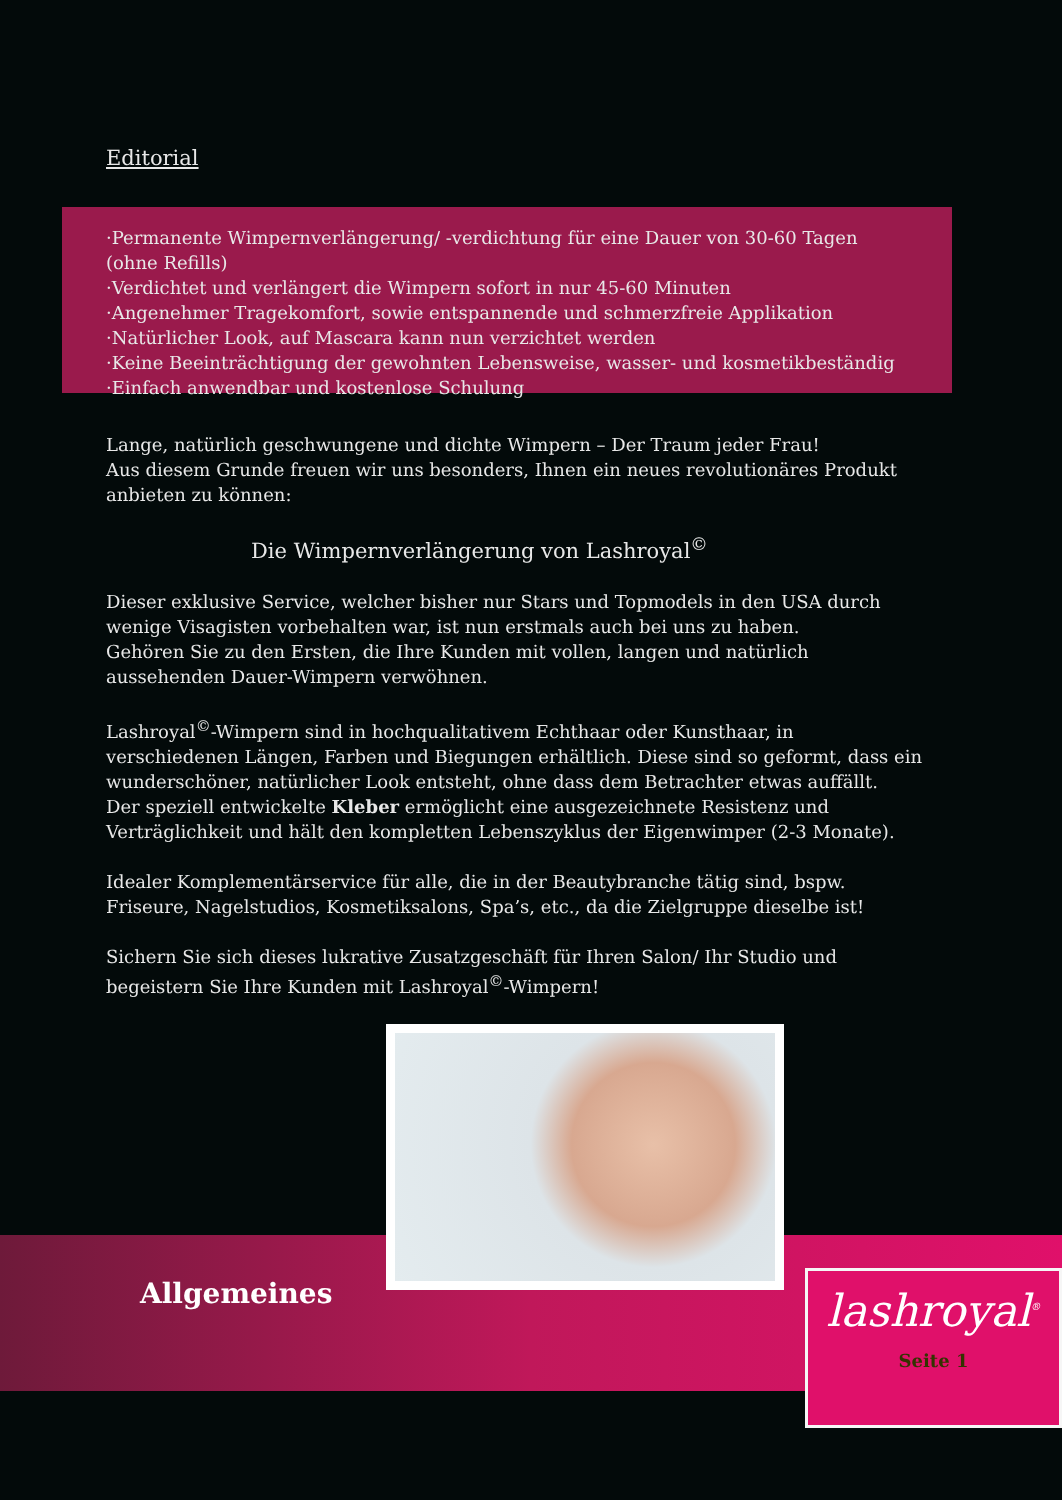Editorial
·Permanente Wimpernverlängerung/ -verdichtung für eine Dauer von 30-60 Tagen (ohne Refills)
·Verdichtet und verlängert die Wimpern sofort in nur 45-60 Minuten
·Angenehmer Tragekomfort, sowie entspannende und schmerzfreie Applikation
·Natürlicher Look, auf Mascara kann nun verzichtet werden
·Keine Beeinträchtigung der gewohnten Lebensweise, wasser- und kosmetikbeständig
·Einfach anwendbar und kostenlose Schulung
Lange, natürlich geschwungene und dichte Wimpern – Der Traum jeder Frau!
Aus diesem Grunde freuen wir uns besonders, Ihnen ein neues revolutionäres Produkt anbieten zu können:
Die Wimpernverlängerung von Lashroyal<sup>©</sup>
Dieser exklusive Service, welcher bisher nur Stars und Topmodels in den USA durch wenige Visagisten vorbehalten war, ist nun erstmals auch bei uns zu haben.
Gehören Sie zu den Ersten, die Ihre Kunden mit vollen, langen und natürlich aussehenden Dauer-Wimpern verwöhnen.
Lashroyal<sup>©</sup>-Wimpern sind in hochqualitativem Echthaar oder Kunsthaar, in verschiedenen Längen, Farben und Biegungen erhältlich. Diese sind so geformt, dass ein wunderschöner, natürlicher Look entsteht, ohne dass dem Betrachter etwas auffällt.
Der speziell entwickelte Kleber ermöglicht eine ausgezeichnete Resistenz und Verträglichkeit und hält den kompletten Lebenszyklus der Eigenwimper (2-3 Monate).
Idealer Komplementärservice für alle, die in der Beautybranche tätig sind, bspw. Friseure, Nagelstudios, Kosmetiksalons, Spa’s, etc., da die Zielgruppe dieselbe ist!
Sichern Sie sich dieses lukrative Zusatzgeschäft für Ihren Salon/ Ihr Studio und begeistern Sie Ihre Kunden mit Lashroyal<sup>©</sup>-Wimpern!
Allgemeines
lashroyal<sup>®</sup>
Seite 1